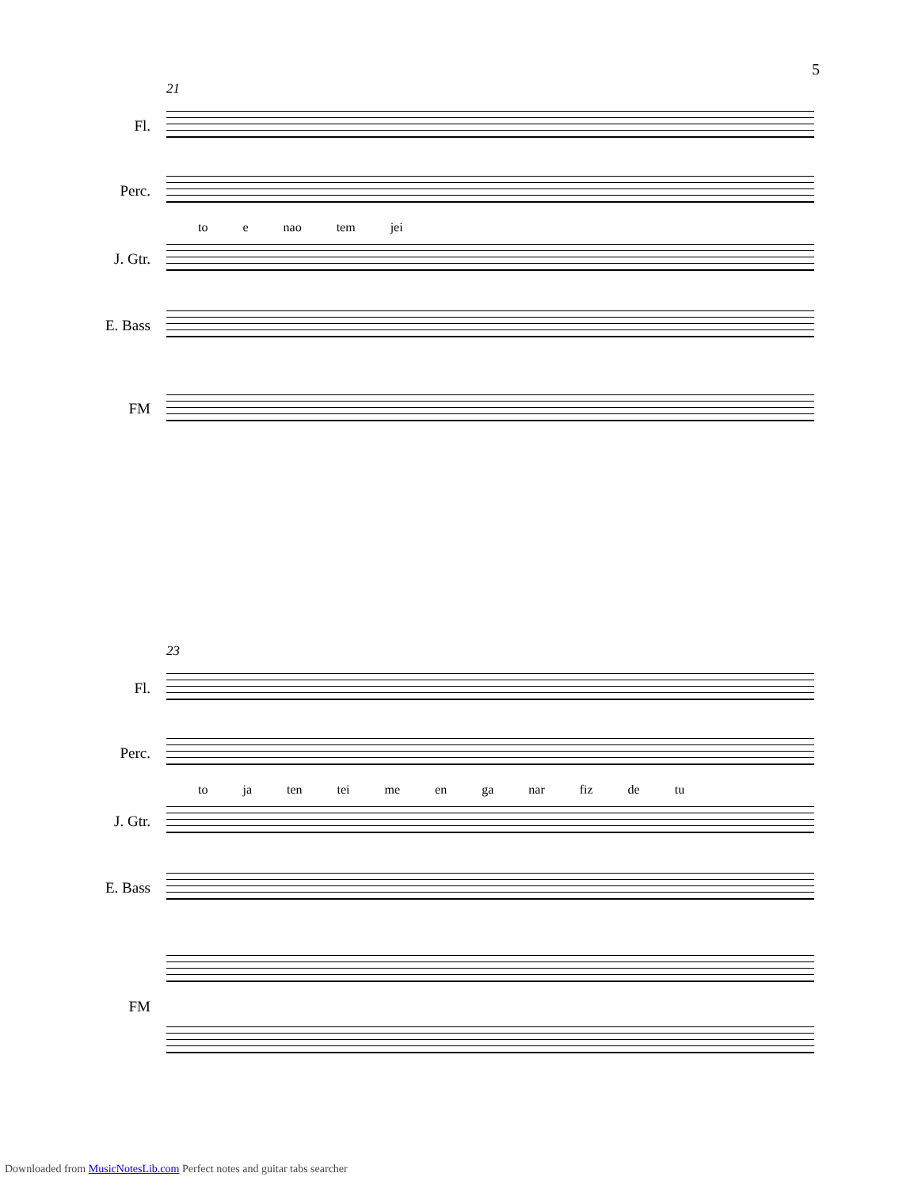5
21
Fl.
Perc.
to e nao tem jei
J. Gtr.
E. Bass
FM
23
Fl.
Perc.
to ja ten tei me en ga nar fiz de tu
J. Gtr.
E. Bass
FM
Downloaded from MusicNotesLib.com Perfect notes and guitar tabs searcher